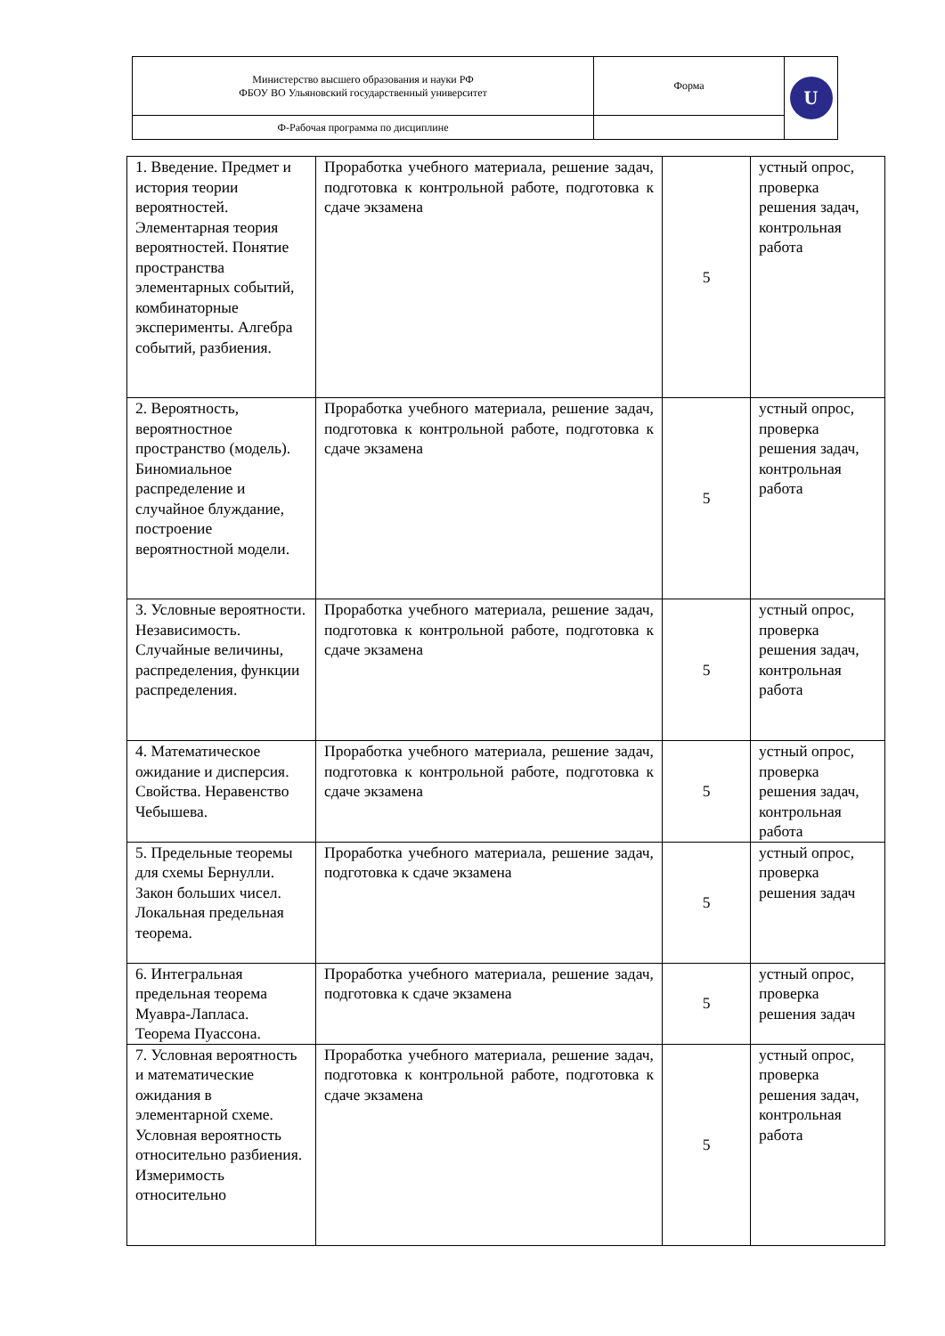| Министерство высшего образования и науки РФ ФБОУ ВО Ульяновский государственный университет | Форма | U |
| Ф-Рабочая программа по дисциплине | | |
| 1. Введение. Предмет и история теории вероятностей. Элементарная теория вероятностей. Понятие пространства элементарных событий, комбинаторные эксперименты. Алгебра событий, разбиения. | Проработка учебного материала, решение задач, подготовка к контрольной работе, подготовка к сдаче экзамена | 5 | устный опрос, проверка решения задач, контрольная работа |
| 2. Вероятность, вероятностное пространство (модель). Биномиальное распределение и случайное блуждание, построение вероятностной модели. | Проработка учебного материала, решение задач, подготовка к контрольной работе, подготовка к сдаче экзамена | 5 | устный опрос, проверка решения задач, контрольная работа |
| 3. Условные вероятности. Независимость. Случайные величины, распределения, функции распределения. | Проработка учебного материала, решение задач, подготовка к контрольной работе, подготовка к сдаче экзамена | 5 | устный опрос, проверка решения задач, контрольная работа |
| 4. Математическое ожидание и дисперсия. Свойства. Неравенство Чебышева. | Проработка учебного материала, решение задач, подготовка к контрольной работе, подготовка к сдаче экзамена | 5 | устный опрос, проверка решения задач, контрольная работа |
| 5. Предельные теоремы для схемы Бернулли. Закон больших чисел. Локальная предельная теорема. | Проработка учебного материала, решение задач, подготовка к сдаче экзамена | 5 | устный опрос, проверка решения задач |
| 6. Интегральная предельная теорема Муавра-Лапласа. Теорема Пуассона. | Проработка учебного материала, решение задач, подготовка к сдаче экзамена | 5 | устный опрос, проверка решения задач |
| 7. Условная вероятность и математические ожидания в элементарной схеме. Условная вероятность относительно разбиения. Измеримость относительно | Проработка учебного материала, решение задач, подготовка к контрольной работе, подготовка к сдаче экзамена | 5 | устный опрос, проверка решения задач, контрольная работа |